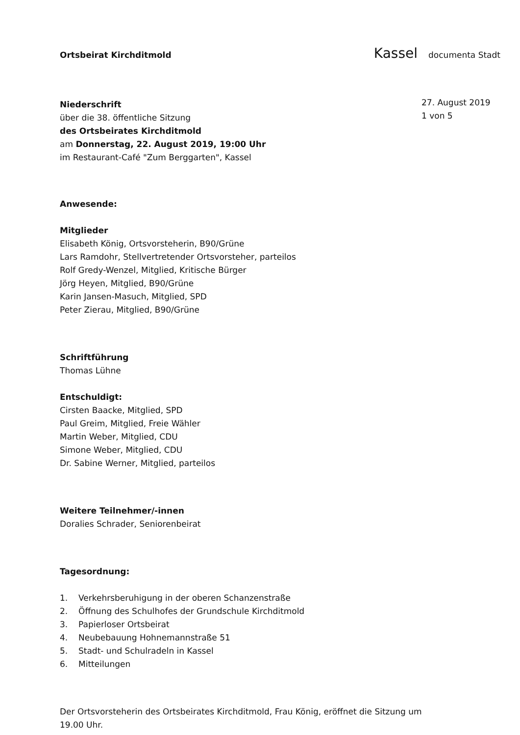Ortsbeirat Kirchditmold
Kassel documenta Stadt
27. August 2019
1 von 5
Niederschrift
über die 38. öffentliche Sitzung
des Ortsbeirates Kirchditmold
am Donnerstag, 22. August 2019, 19:00 Uhr
im Restaurant-Café "Zum Berggarten", Kassel
Anwesende:
Mitglieder
Elisabeth König, Ortsvorsteherin, B90/Grüne
Lars Ramdohr, Stellvertretender Ortsvorsteher, parteilos
Rolf Gredy-Wenzel, Mitglied, Kritische Bürger
Jörg Heyen, Mitglied, B90/Grüne
Karin Jansen-Masuch, Mitglied, SPD
Peter Zierau, Mitglied, B90/Grüne
Schriftführung
Thomas Lühne
Entschuldigt:
Cirsten Baacke, Mitglied, SPD
Paul Greim, Mitglied, Freie Wähler
Martin Weber, Mitglied, CDU
Simone Weber, Mitglied, CDU
Dr. Sabine Werner, Mitglied, parteilos
Weitere Teilnehmer/-innen
Doralies Schrader, Seniorenbeirat
Tagesordnung:
1. Verkehrsberuhigung in der oberen Schanzenstraße
2. Öffnung des Schulhofes der Grundschule Kirchditmold
3. Papierloser Ortsbeirat
4. Neubebauung Hohnemannstraße 51
5. Stadt- und Schulradeln in Kassel
6. Mitteilungen
Der Ortsvorsteherin des Ortsbeirates Kirchditmold, Frau König, eröffnet die Sitzung um 19.00 Uhr.